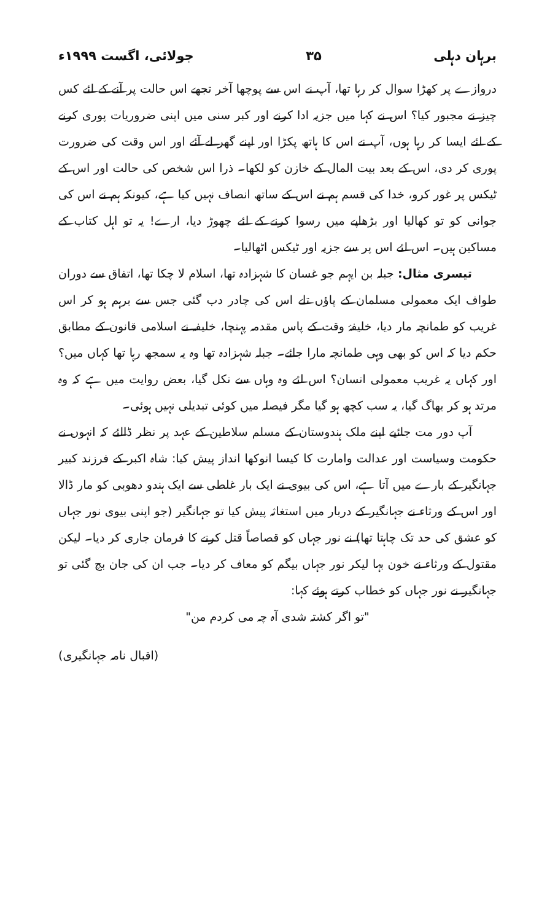برہان دہلی ۳۵ جولائی، اگست ۱۹۹۹ء
دروازے پر کھڑا سوال کر رہا تھا، آپ نے اس سے پوچھا آخر تجھے اس حالت پر آنے کے لئے کس چیز نے مجبور کیا؟ اس نے کہا میں جزیہ ادا کرنے اور کبر سنی میں اپنی ضروریات پوری کرنے کے لئے ایسا کر رہا ہوں، آپ نے اس کا ہاتھ پکڑا اور اپنے گھر لے آئے اور اس وقت کی ضرورت پوری کر دی، اس کے بعد بیت المال کے خازن کو لکھا۔ ذرا اس شخص کی حالت اور اس کے ٹیکس پر غور کرو، خدا کی قسم ہم نے اس کے ساتھ انصاف نہیں کیا ہے، کیونکہ ہم نے اس کی جوانی کو تو کھالیا اور بڑھاپے میں رسوا کرنے کے لئے چھوڑ دیا، ارے! یہ تو اہل کتاب کے مساکین ہیں۔ اس لئے اس پر سے جزیہ اور ٹیکس اٹھالیا۔
تیسری مثال: جبلہ بن ایہم جو غسان کا شہزادہ تھا، اسلام لا چکا تھا، اتفاق سے دوران طواف ایک معمولی مسلمان کے پاؤں تلے اس کی چادر دب گئی جس سے برہم ہو کر اس غریب کو طمانچہ مار دیا، خلیفۂ وقت کے پاس مقدمہ پہنچا، خلیفہ نے اسلامی قانون کے مطابق حکم دیا کہ اس کو بھی وہی طمانچہ مارا جائے۔ جبلہ شہزادہ تھا وہ یہ سمجھ رہا تھا کہاں میں؟ اور کہاں یہ غریب معمولی انسان؟ اس لئے وہ وہاں سے نکل گیا، بعض روایت میں ہے کہ وہ مرتد ہو کر بھاگ گیا، یہ سب کچھ ہو گیا مگر فیصلہ میں کوئی تبدیلی نہیں ہوئی۔
آپ دور مت جائیے اپنے ملک ہندوستان کے مسلم سلاطین کے عہد پر نظر ڈالئے کہ انہوں نے حکومت وسیاست اور عدالت وامارت کا کیسا انوکھا انداز پیش کیا: شاہ اکبر کے فرزند کبیر جہانگیر کے بارے میں آتا ہے، اس کی بیوی نے ایک بار غلطی سے ایک ہندو دھوبی کو مار ڈالا اور اس کے ورثاء نے جہانگیر کے دربار میں استغاثہ پیش کیا تو جہانگیر (جو اپنی بیوی نور جہاں کو عشق کی حد تک چاہتا تھا) نے نور جہاں کو قصاصاً قتل کرنے کا فرمان جاری کر دیا۔ لیکن مقتول کے ورثاء نے خون بہا لیکر نور جہاں بیگم کو معاف کر دیا۔ جب ان کی جان بچ گئی تو جہانگیر نے نور جہاں کو خطاب کرتے ہوئے کہا:
"تو اگر کشتہ شدی آہ چہ می کردم من"
(اقبال نامہ جہانگیری)